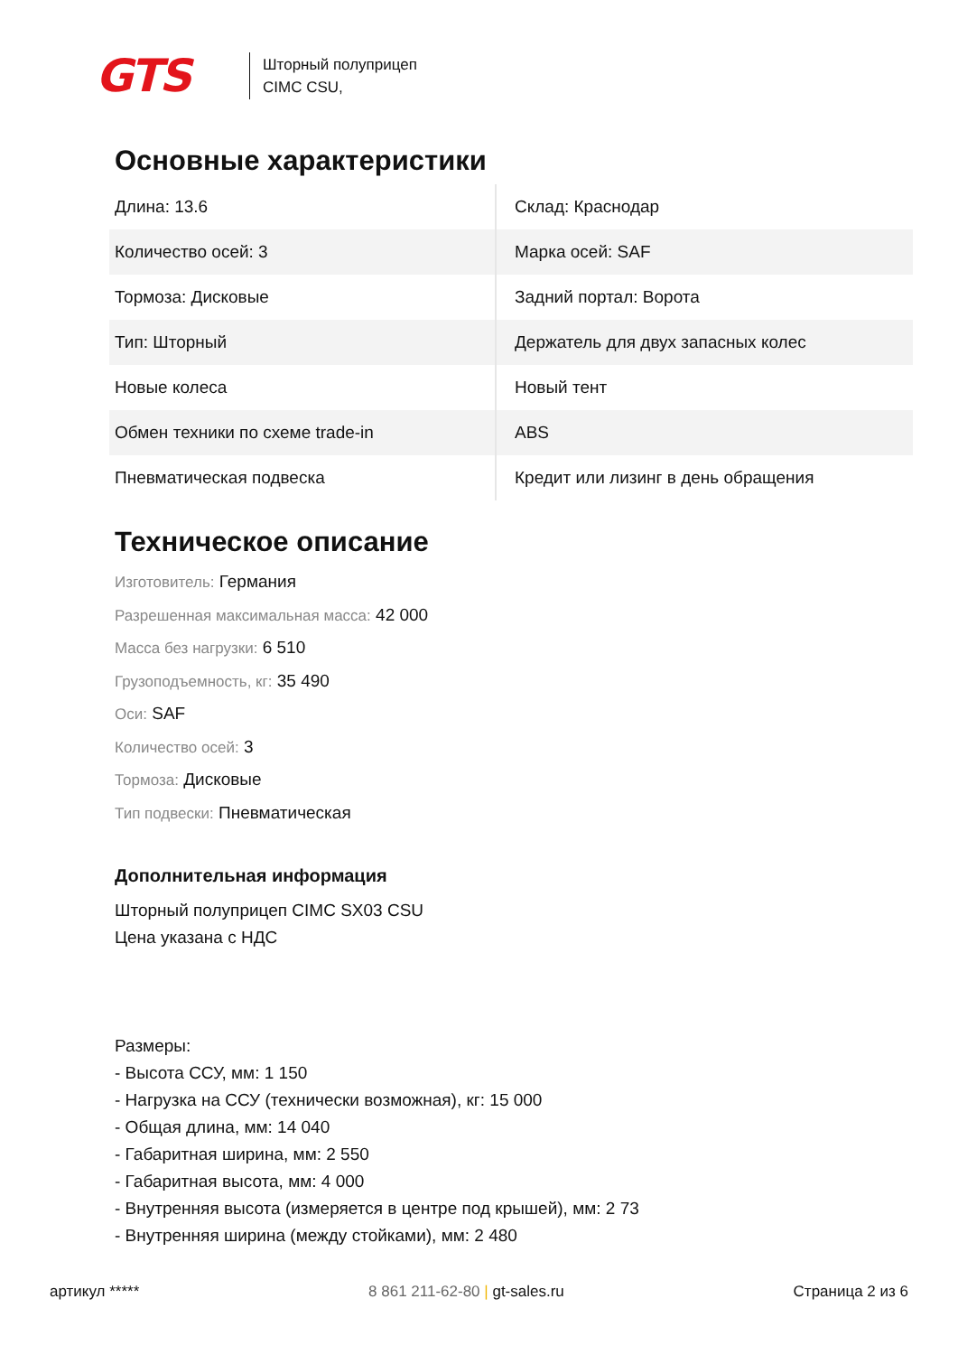GTS
Шторный полуприцеп
CIMC CSU,
Основные характеристики
| Длина: 13.6 | Склад: Краснодар |
| Количество осей: 3 | Марка осей: SAF |
| Тормоза: Дисковые | Задний портал: Ворота |
| Тип: Шторный | Держатель для двух запасных колес |
| Новые колеса | Новый тент |
| Обмен техники по схеме trade-in | ABS |
| Пневматическая подвеска | Кредит или лизинг в день обращения |
Техническое описание
Изготовитель: Германия
Разрешенная максимальная масса: 42 000
Масса без нагрузки: 6 510
Грузоподъемность, кг: 35 490
Оси: SAF
Количество осей: 3
Тормоза: Дисковые
Тип подвески: Пневматическая
Дополнительная информация
Шторный полуприцеп CIMC SX03 CSU
Цена указана с НДС
Размеры:
- Высота ССУ, мм: 1 150
- Нагрузка на ССУ (технически возможная), кг: 15 000
- Общая длина, мм: 14 040
- Габаритная ширина, мм: 2 550
- Габаритная высота, мм: 4 000
- Внутренняя высота (измеряется в центре под крышей), мм: 2 73
- Внутренняя ширина (между стойками), мм: 2 480
артикул ***** 8 861 211-62-80 | gt-sales.ru Страница 2 из 6